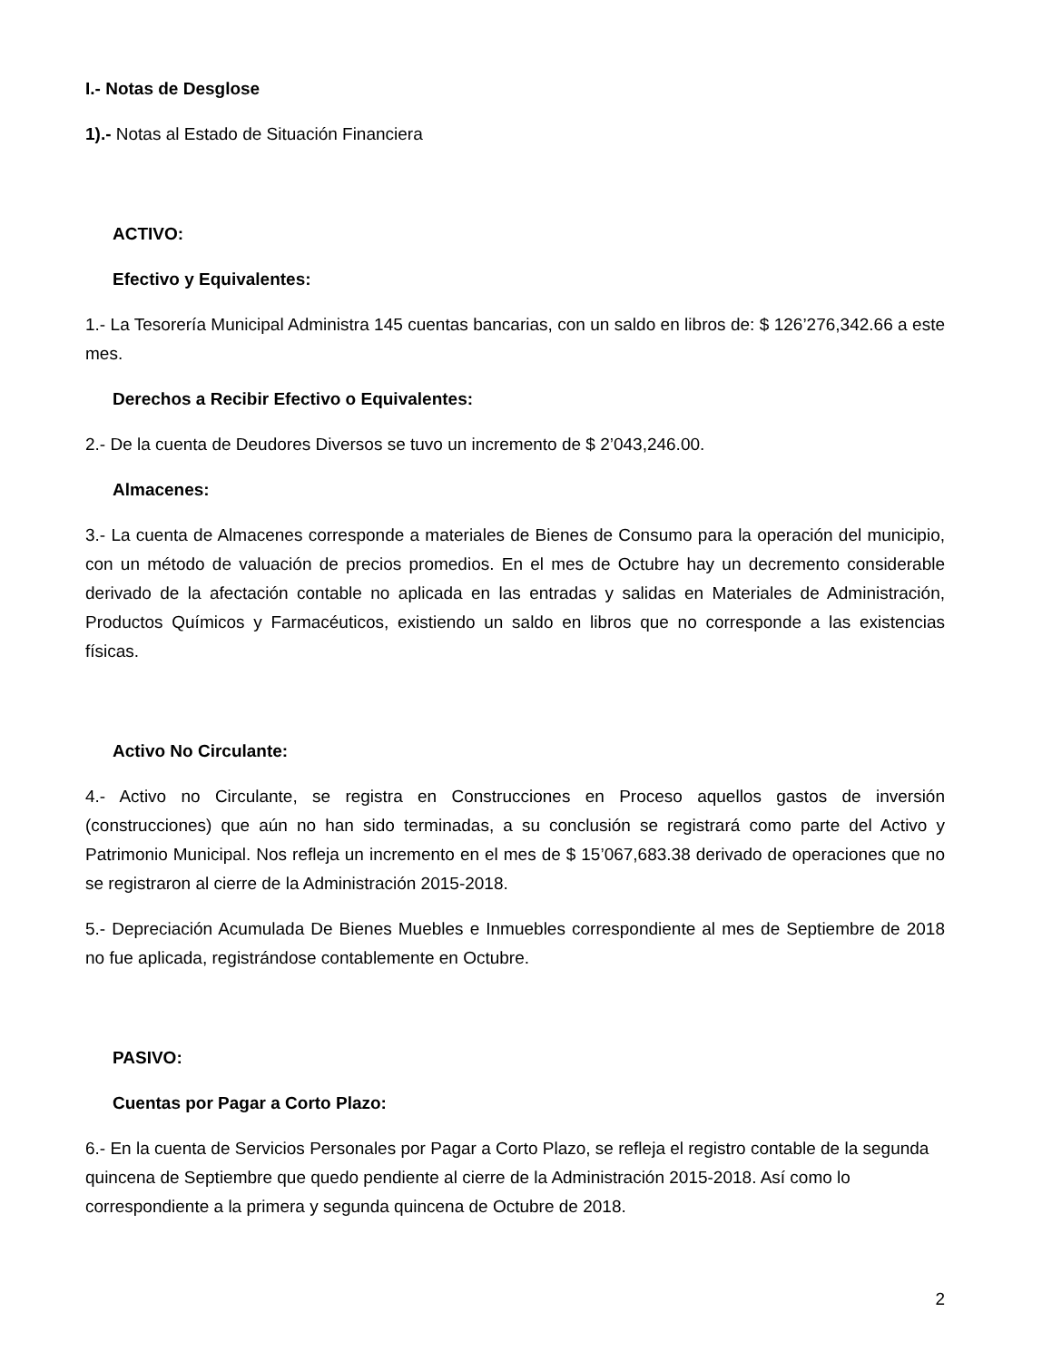I.- Notas de Desglose
1).- Notas al Estado de Situación Financiera
ACTIVO:
Efectivo y Equivalentes:
1.- La Tesorería Municipal Administra 145 cuentas bancarias, con un saldo en libros de: $ 126’276,342.66 a este mes.
Derechos a Recibir Efectivo o Equivalentes:
2.- De la cuenta de Deudores Diversos se tuvo un incremento de $ 2’043,246.00.
Almacenes:
3.- La cuenta de Almacenes corresponde a materiales de Bienes de Consumo para la operación del municipio, con un método de valuación de precios promedios. En el mes de Octubre hay un decremento considerable derivado de la afectación contable no aplicada en las entradas y salidas en Materiales de Administración, Productos Químicos y Farmacéuticos, existiendo un saldo en libros que no corresponde a las existencias físicas.
Activo No Circulante:
4.- Activo no Circulante, se registra en Construcciones en Proceso aquellos gastos de inversión (construcciones) que aún no han sido terminadas, a su conclusión se registrará como parte del Activo y Patrimonio Municipal. Nos refleja un incremento en el mes de $ 15’067,683.38 derivado de operaciones que no se registraron al cierre de la Administración 2015-2018.
5.- Depreciación Acumulada De Bienes Muebles e Inmuebles correspondiente al mes de Septiembre de 2018 no fue aplicada, registrándose contablemente en Octubre.
PASIVO:
Cuentas por Pagar a Corto Plazo:
6.- En la cuenta de Servicios Personales por Pagar a Corto Plazo, se refleja el registro contable de la segunda quincena de Septiembre que quedo pendiente al cierre de la Administración 2015-2018. Así como lo correspondiente a la primera y segunda quincena de Octubre de 2018.
2